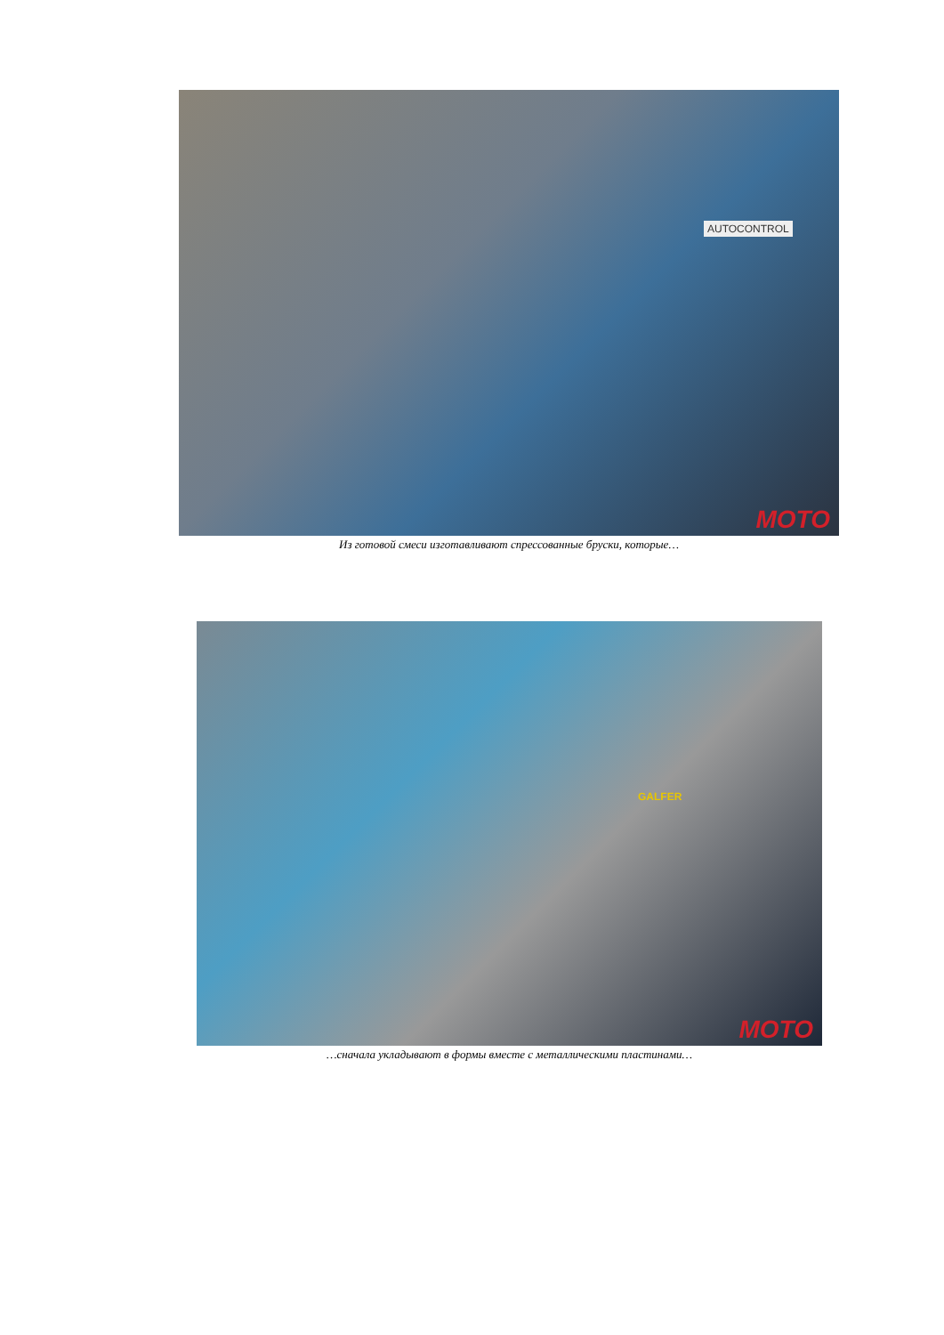AUTOCONTROL
MOTO
Из готовой смеси изготавливают спрессованные бруски, которые…
GALFER
MOTO
…сначала укладывают в формы вместе с металлическими пластинами…